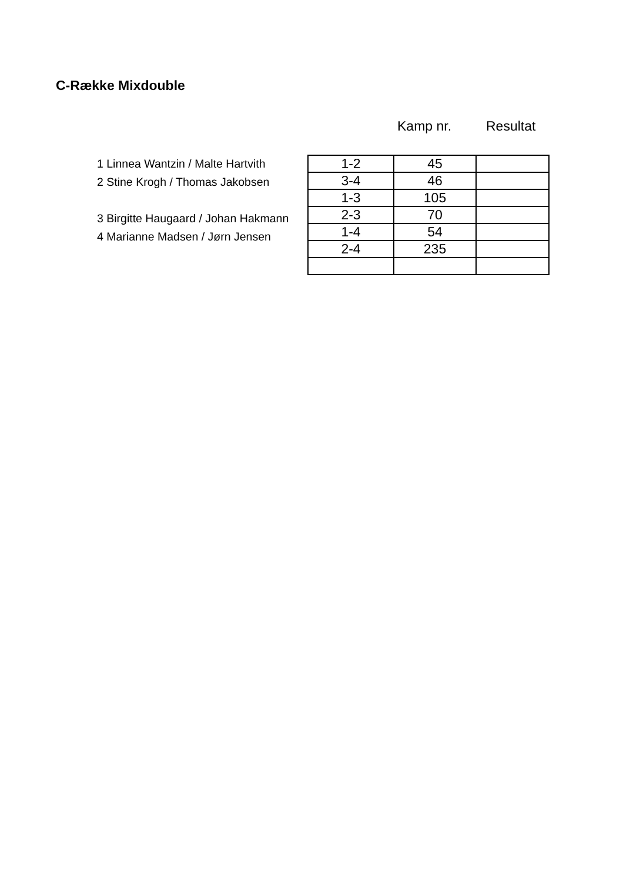C-Række Mixdouble
Kamp nr. Resultat
1 Linnea Wantzin / Malte Hartvith
2 Stine Krogh / Thomas Jakobsen
3 Birgitte Haugaard / Johan Hakmann
4 Marianne Madsen / Jørn Jensen
| 1-2 | 45 | |
| 3-4 | 46 | |
| 1-3 | 105 | |
| 2-3 | 70 | |
| 1-4 | 54 | |
| 2-4 | 235 | |